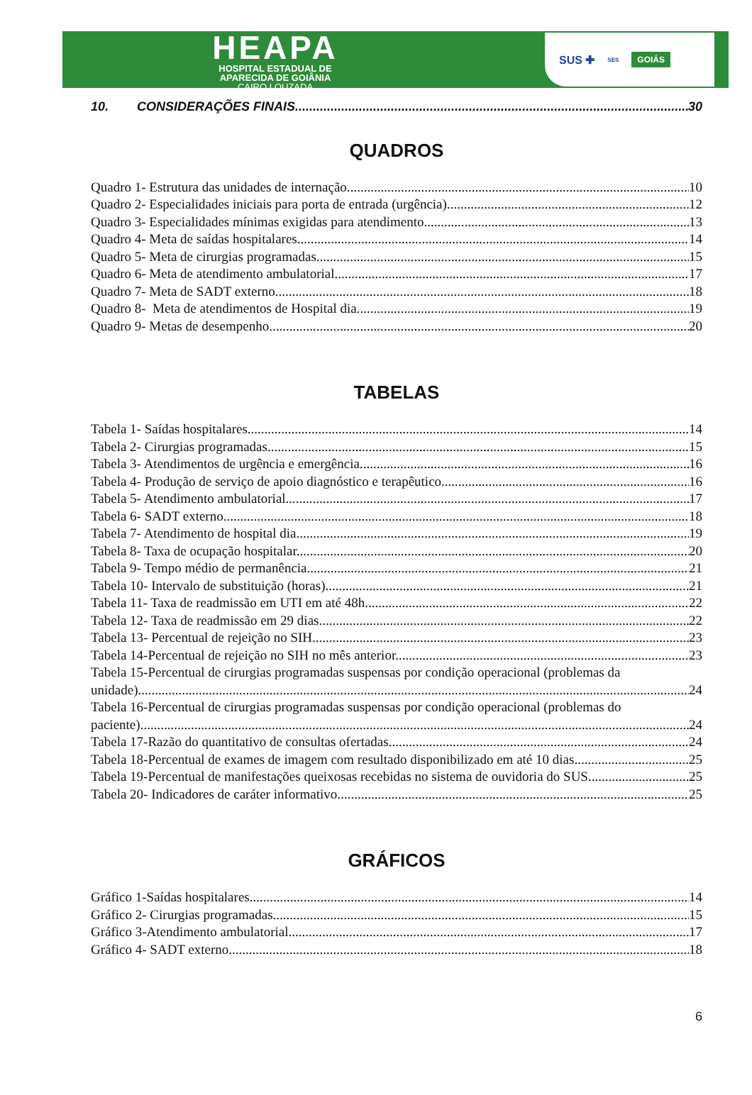HEAPA
HOSPITAL ESTADUAL DE
APARECIDA DE GOIÂNIA
CAIRO LOUZADA
SUS ✚ SES GOIÁS
10. CONSIDERAÇÕES FINAIS 30
QUADROS
Quadro 1- Estrutura das unidades de internação. 10
Quadro 2- Especialidades iniciais para porta de entrada (urgência). 12
Quadro 3- Especialidades mínimas exigidas para atendimento. 13
Quadro 4- Meta de saídas hospitalares. 14
Quadro 5- Meta de cirurgias programadas. 15
Quadro 6- Meta de atendimento ambulatorial. 17
Quadro 7- Meta de SADT externo. 18
Quadro 8- Meta de atendimentos de Hospital dia. 19
Quadro 9- Metas de desempenho. 20
TABELAS
Tabela 1- Saídas hospitalares. 14
Tabela 2- Cirurgias programadas. 15
Tabela 3- Atendimentos de urgência e emergência. 16
Tabela 4- Produção de serviço de apoio diagnóstico e terapêutico. 16
Tabela 5- Atendimento ambulatorial. 17
Tabela 6- SADT externo. 18
Tabela 7- Atendimento de hospital dia. 19
Tabela 8- Taxa de ocupação hospitalar. 20
Tabela 9- Tempo médio de permanência. 21
Tabela 10- Intervalo de substituição (horas). 21
Tabela 11- Taxa de readmissão em UTI em até 48h. 22
Tabela 12- Taxa de readmissão em 29 dias. 22
Tabela 13- Percentual de rejeição no SIH 23
Tabela 14-Percentual de rejeição no SIH no mês anterior. 23
Tabela 15-Percentual de cirurgias programadas suspensas por condição operacional (problemas da
unidade). 24
Tabela 16-Percentual de cirurgias programadas suspensas por condição operacional (problemas do
paciente). 24
Tabela 17-Razão do quantitativo de consultas ofertadas. 24
Tabela 18-Percentual de exames de imagem com resultado disponibilizado em até 10 dias. 25
Tabela 19-Percentual de manifestações queixosas recebidas no sistema de ouvidoria do SUS. 25
Tabela 20- Indicadores de caráter informativo. 25
GRÁFICOS
Gráfico 1-Saídas hospitalares. 14
Gráfico 2- Cirurgias programadas. 15
Gráfico 3-Atendimento ambulatorial. 17
Gráfico 4- SADT externo. 18
6